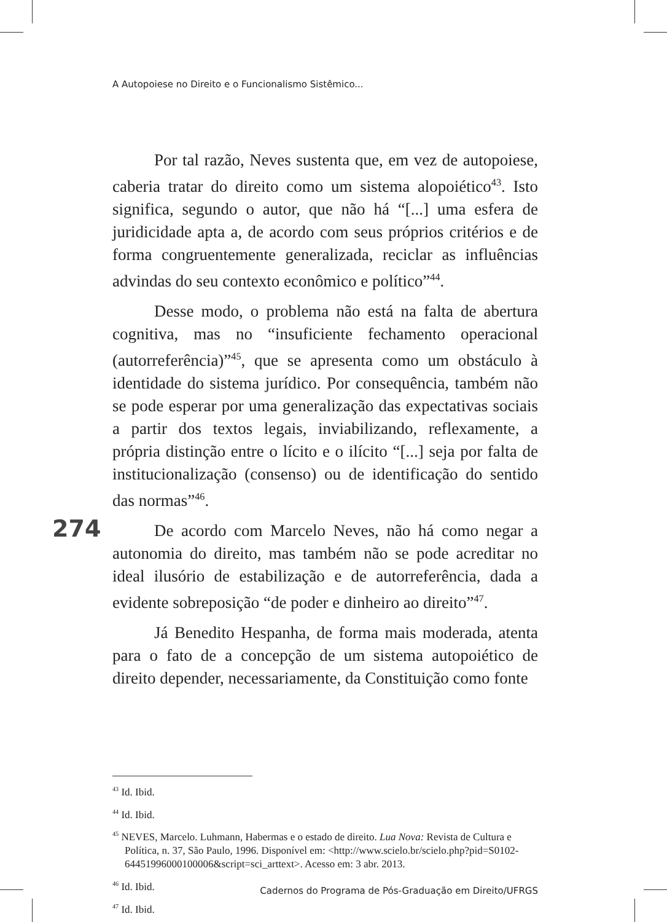A Autopoiese no Direito e o Funcionalismo Sistêmico...
Por tal razão, Neves sustenta que, em vez de autopoiese, caberia tratar do direito como um sistema alopoiético<sup>43</sup>. Isto significa, segundo o autor, que não há “[...] uma esfera de juridicidade apta a, de acordo com seus próprios critérios e de forma congruentemente generalizada, reciclar as influências advindas do seu contexto econômico e político”<sup>44</sup>.
Desse modo, o problema não está na falta de abertura cognitiva, mas no “insuficiente fechamento operacional (autorreferência)”<sup>45</sup>, que se apresenta como um obstáculo à identidade do sistema jurídico. Por consequência, também não se pode esperar por uma generalização das expectativas sociais a partir dos textos legais, inviabilizando, reflexamente, a própria distinção entre o lícito e o ilícito “[...] seja por falta de institucionalização (consenso) ou de identificação do sentido das normas”<sup>46</sup>.
De acordo com Marcelo Neves, não há como negar a autonomia do direito, mas também não se pode acreditar no ideal ilusório de estabilização e de autorreferência, dada a evidente sobreposição “de poder e dinheiro ao direito”<sup>47</sup>.
Já Benedito Hespanha, de forma mais moderada, atenta para o fato de a concepção de um sistema autopoiético de direito depender, necessariamente, da Constituição como fonte
274
<sup>43</sup> Id. Ibid.
<sup>44</sup> Id. Ibid.
<sup>45</sup> NEVES, Marcelo. Luhmann, Habermas e o estado de direito. Lua Nova: Revista de Cultura e Política, n. 37, São Paulo, 1996. Disponível em: <http://www.scielo.br/scielo.php?pid=S0102-64451996000100006&script=sci_arttext>. Acesso em: 3 abr. 2013.
<sup>46</sup> Id. Ibid.
<sup>47</sup> Id. Ibid.
Cadernos do Programa de Pós-Graduação em Direito/UFRGS